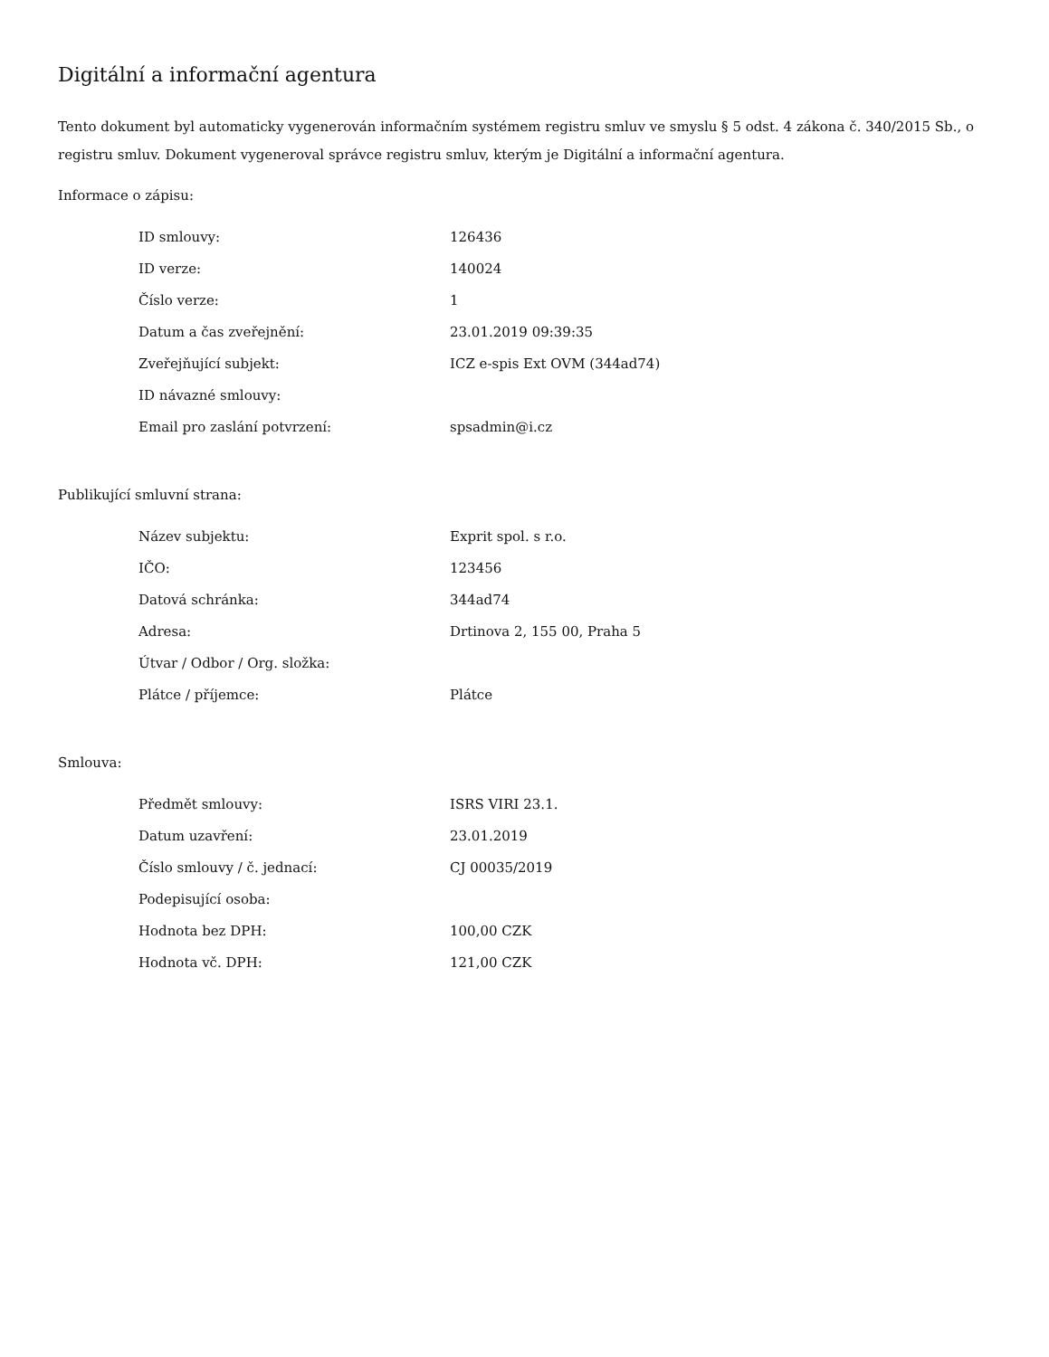Digitální a informační agentura
Tento dokument byl automaticky vygenerován informačním systémem registru smluv ve smyslu § 5 odst. 4 zákona č. 340/2015 Sb., o registru smluv. Dokument vygeneroval správce registru smluv, kterým je Digitální a informační agentura.
Informace o zápisu:
| ID smlouvy: | 126436 |
| ID verze: | 140024 |
| Číslo verze: | 1 |
| Datum a čas zveřejnění: | 23.01.2019 09:39:35 |
| Zveřejňující subjekt: | ICZ e-spis Ext OVM (344ad74) |
| ID návazné smlouvy: | |
| Email pro zaslání potvrzení: | spsadmin@i.cz |
Publikující smluvní strana:
| Název subjektu: | Exprit spol. s r.o. |
| IČO: | 123456 |
| Datová schránka: | 344ad74 |
| Adresa: | Drtinova 2, 155 00, Praha 5 |
| Útvar / Odbor / Org. složka: | |
| Plátce / příjemce: | Plátce |
Smlouva:
| Předmět smlouvy: | ISRS VIRI 23.1. |
| Datum uzavření: | 23.01.2019 |
| Číslo smlouvy / č. jednací: | CJ 00035/2019 |
| Podepisující osoba: | |
| Hodnota bez DPH: | 100,00 CZK |
| Hodnota vč. DPH: | 121,00 CZK |